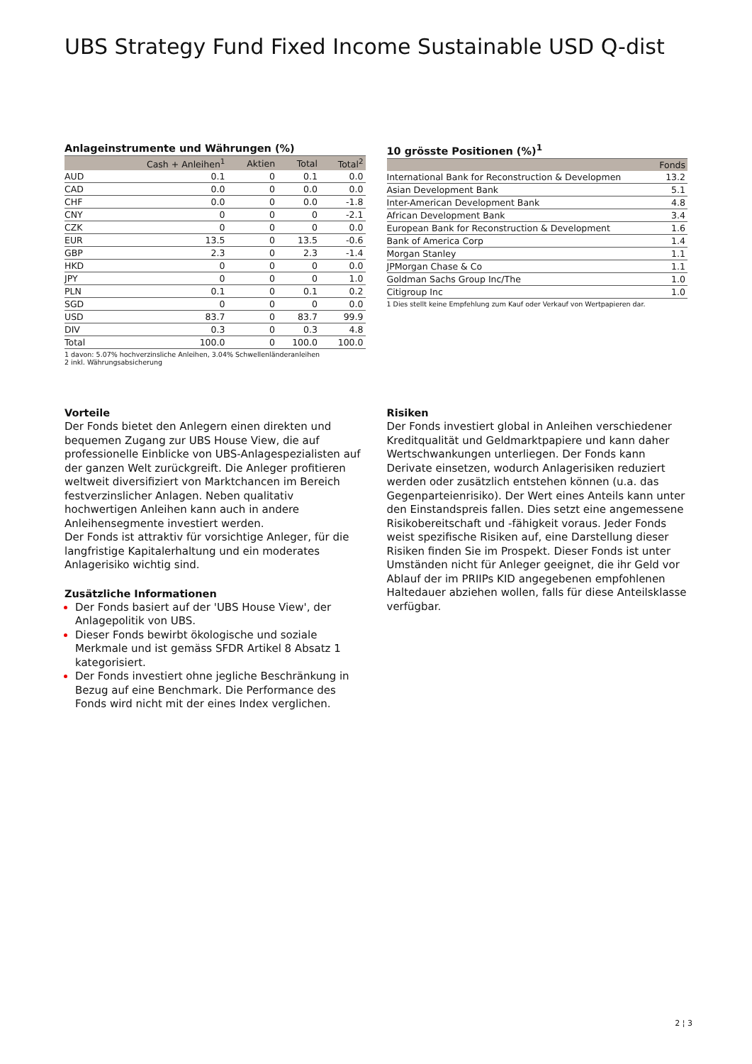UBS Strategy Fund Fixed Income Sustainable USD Q-dist
Anlageinstrumente und Währungen (%)
| | Cash + Anleihen<sup>1</sup> | Aktien | Total | Total<sup>2</sup> |
| --- | --- | --- | --- | --- |
| AUD | 0.1 | 0 | 0.1 | 0.0 |
| CAD | 0.0 | 0 | 0.0 | 0.0 |
| CHF | 0.0 | 0 | 0.0 | -1.8 |
| CNY | 0 | 0 | 0 | -2.1 |
| CZK | 0 | 0 | 0 | 0.0 |
| EUR | 13.5 | 0 | 13.5 | -0.6 |
| GBP | 2.3 | 0 | 2.3 | -1.4 |
| HKD | 0 | 0 | 0 | 0.0 |
| JPY | 0 | 0 | 0 | 1.0 |
| PLN | 0.1 | 0 | 0.1 | 0.2 |
| SGD | 0 | 0 | 0 | 0.0 |
| USD | 83.7 | 0 | 83.7 | 99.9 |
| DIV | 0.3 | 0 | 0.3 | 4.8 |
| Total | 100.0 | 0 | 100.0 | 100.0 |
1 davon: 5.07% hochverzinsliche Anleihen, 3.04% Schwellenländeranleihen
2 inkl. Währungsabsicherung
10 grösste Positionen (%)<sup>1</sup>
| | Fonds |
| --- | --- |
| International Bank for Reconstruction & Developmen | 13.2 |
| Asian Development Bank | 5.1 |
| Inter-American Development Bank | 4.8 |
| African Development Bank | 3.4 |
| European Bank for Reconstruction & Development | 1.6 |
| Bank of America Corp | 1.4 |
| Morgan Stanley | 1.1 |
| JPMorgan Chase & Co | 1.1 |
| Goldman Sachs Group Inc/The | 1.0 |
| Citigroup Inc | 1.0 |
1 Dies stellt keine Empfehlung zum Kauf oder Verkauf von Wertpapieren dar.
Vorteile
Der Fonds bietet den Anlegern einen direkten und bequemen Zugang zur UBS House View, die auf professionelle Einblicke von UBS-Anlagespezialisten auf der ganzen Welt zurückgreift. Die Anleger profitieren weltweit diversifiziert von Marktchancen im Bereich festverzinslicher Anlagen. Neben qualitativ hochwertigen Anleihen kann auch in andere Anleihensegmente investiert werden.
Der Fonds ist attraktiv für vorsichtige Anleger, für die langfristige Kapitalerhaltung und ein moderates Anlagerisiko wichtig sind.
Zusätzliche Informationen
Der Fonds basiert auf der 'UBS House View', der Anlagepolitik von UBS.
Dieser Fonds bewirbt ökologische und soziale Merkmale und ist gemäss SFDR Artikel 8 Absatz 1 kategorisiert.
Der Fonds investiert ohne jegliche Beschränkung in Bezug auf eine Benchmark. Die Performance des Fonds wird nicht mit der eines Index verglichen.
Risiken
Der Fonds investiert global in Anleihen verschiedener Kreditqualität und Geldmarktpapiere und kann daher Wertschwankungen unterliegen. Der Fonds kann Derivate einsetzen, wodurch Anlagerisiken reduziert werden oder zusätzlich entstehen können (u.a. das Gegenparteienrisiko). Der Wert eines Anteils kann unter den Einstandspreis fallen. Dies setzt eine angemessene Risikobereitschaft und -fähigkeit voraus. Jeder Fonds weist spezifische Risiken auf, eine Darstellung dieser Risiken finden Sie im Prospekt. Dieser Fonds ist unter Umständen nicht für Anleger geeignet, die ihr Geld vor Ablauf der im PRIIPs KID angegebenen empfohlenen Haltedauer abziehen wollen, falls für diese Anteilsklasse verfügbar.
2 ¦ 3